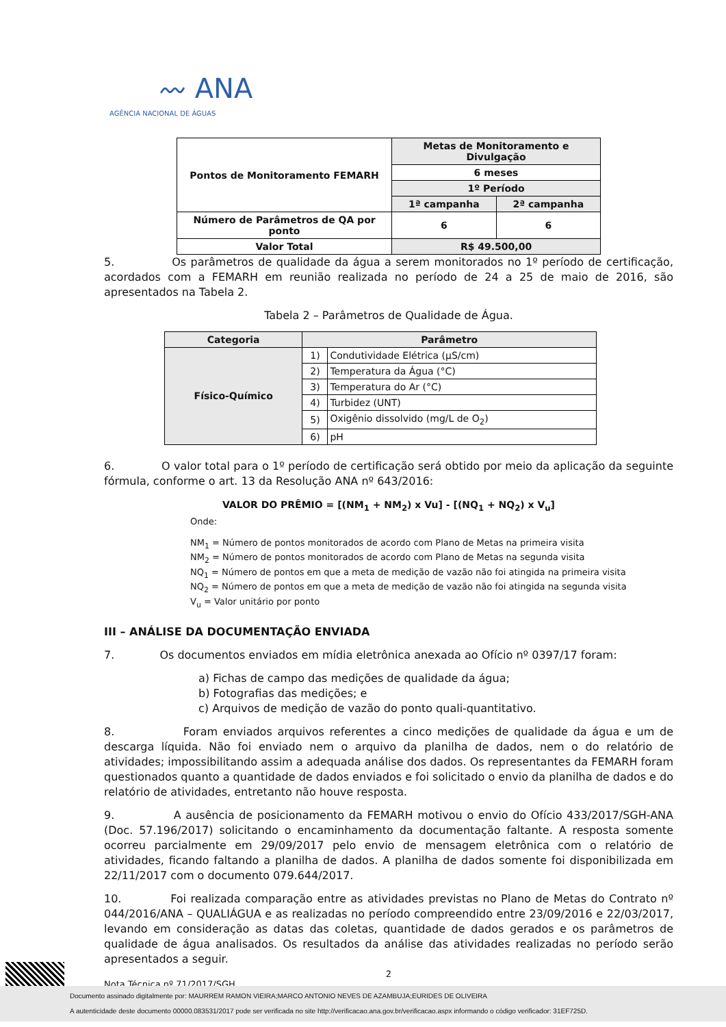〰 ANA
AGÊNCIA NACIONAL DE ÁGUAS
| Pontos de Monitoramento FEMARH | Metas de Monitoramento e Divulgação | |
| --- | --- | --- |
| | 6 meses | |
| | 1º Período | |
| | 1ª campanha | 2ª campanha |
| Número de Parâmetros de QA por ponto | 6 | 6 |
| Valor Total | R$ 49.500,00 | |
5. Os parâmetros de qualidade da água a serem monitorados no 1º período de certificação, acordados com a FEMARH em reunião realizada no período de 24 a 25 de maio de 2016, são apresentados na Tabela 2.
Tabela 2 – Parâmetros de Qualidade de Água.
| Categoria | Parâmetro | |
| --- | --- | --- |
| Físico-Químico | 1) | Condutividade Elétrica (μS/cm) |
| | 2) | Temperatura da Água (°C) |
| | 3) | Temperatura do Ar (°C) |
| | 4) | Turbidez (UNT) |
| | 5) | Oxigênio dissolvido (mg/L de O<sub>2</sub>) |
| | 6) | pH |
6. O valor total para o 1º período de certificação será obtido por meio da aplicação da seguinte fórmula, conforme o art. 13 da Resolução ANA nº 643/2016:
VALOR DO PRÊMIO = [(NM<sub>1</sub> + NM<sub>2</sub>) x Vu] - [(NQ<sub>1</sub> + NQ<sub>2</sub>) x V<sub>u</sub>]
Onde:
NM<sub>1</sub> = Número de pontos monitorados de acordo com Plano de Metas na primeira visita
NM<sub>2</sub> = Número de pontos monitorados de acordo com Plano de Metas na segunda visita
NQ<sub>1</sub> = Número de pontos em que a meta de medição de vazão não foi atingida na primeira visita
NQ<sub>2</sub> = Número de pontos em que a meta de medição de vazão não foi atingida na segunda visita
V<sub>u</sub> = Valor unitário por ponto
III – ANÁLISE DA DOCUMENTAÇÃO ENVIADA
7. Os documentos enviados em mídia eletrônica anexada ao Ofício nº 0397/17 foram:
a) Fichas de campo das medições de qualidade da água;
b) Fotografias das medições; e
c) Arquivos de medição de vazão do ponto quali-quantitativo.
8. Foram enviados arquivos referentes a cinco medições de qualidade da água e um de descarga líquida. Não foi enviado nem o arquivo da planilha de dados, nem o do relatório de atividades; impossibilitando assim a adequada análise dos dados. Os representantes da FEMARH foram questionados quanto a quantidade de dados enviados e foi solicitado o envio da planilha de dados e do relatório de atividades, entretanto não houve resposta.
9. A ausência de posicionamento da FEMARH motivou o envio do Ofício 433/2017/SGH-ANA (Doc. 57.196/2017) solicitando o encaminhamento da documentação faltante. A resposta somente ocorreu parcialmente em 29/09/2017 pelo envio de mensagem eletrônica com o relatório de atividades, ficando faltando a planilha de dados. A planilha de dados somente foi disponibilizada em 22/11/2017 com o documento 079.644/2017.
10. Foi realizada comparação entre as atividades previstas no Plano de Metas do Contrato nº 044/2016/ANA – QUALIÁGUA e as realizadas no período compreendido entre 23/09/2016 e 22/03/2017, levando em consideração as datas das coletas, quantidade de dados gerados e os parâmetros de qualidade de água analisados. Os resultados da análise das atividades realizadas no período serão apresentados a seguir.
2
Nota Técnica nº 71/2017/SGH
Documento assinado digitalmente por: MAURREM RAMON VIEIRA;MARCO ANTONIO NEVES DE AZAMBUJA;EURIDES DE OLIVEIRA
A autenticidade deste documento 00000.083531/2017 pode ser verificada no site http://verificacao.ana.gov.br/verificacao.aspx informando o código verificador: 31EF725D.